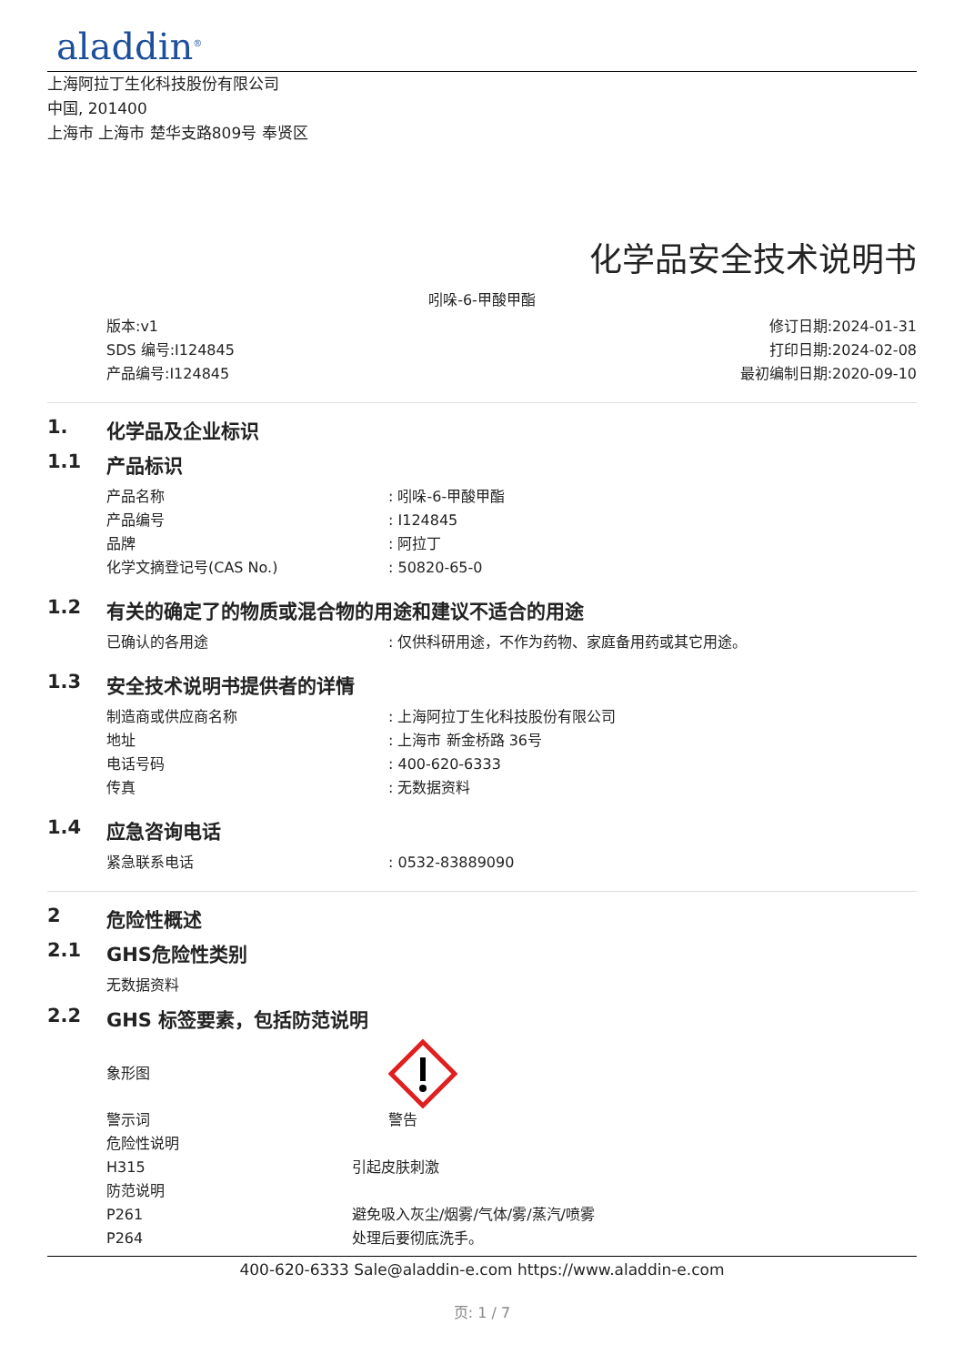aladdin<sup>®</sup>
上海阿拉丁生化科技股份有限公司
中国, 201400
上海市 上海市 楚华支路809号 奉贤区
化学品安全技术说明书
吲哚-6-甲酸甲酯
版本:v1
SDS 编号:I124845
产品编号:I124845
修订日期:2024-01-31
打印日期:2024-02-08
最初编制日期:2020-09-10
1. 化学品及企业标识
1.1 产品标识
产品名称: 吲哚-6-甲酸甲酯
产品编号: I124845
品牌: 阿拉丁
化学文摘登记号(CAS No.): 50820-65-0
1.2 有关的确定了的物质或混合物的用途和建议不适合的用途
已确认的各用途: 仅供科研用途，不作为药物、家庭备用药或其它用途。
1.3 安全技术说明书提供者的详情
制造商或供应商名称: 上海阿拉丁生化科技股份有限公司
地址: 上海市 新金桥路 36号
电话号码: 400-620-6333
传真: 无数据资料
1.4 应急咨询电话
紧急联系电话: 0532-83889090
2 危险性概述
2.1 GHS危险性类别
无数据资料
2.2 GHS 标签要素，包括防范说明
象形图
警示词 警告
危险性说明
H315 引起皮肤刺激
防范说明
P261 避免吸入灰尘/烟雾/气体/雾/蒸汽/喷雾
P264 处理后要彻底洗手。
400-620-6333 Sale@aladdin-e.com https://www.aladdin-e.com
页: 1 / 7